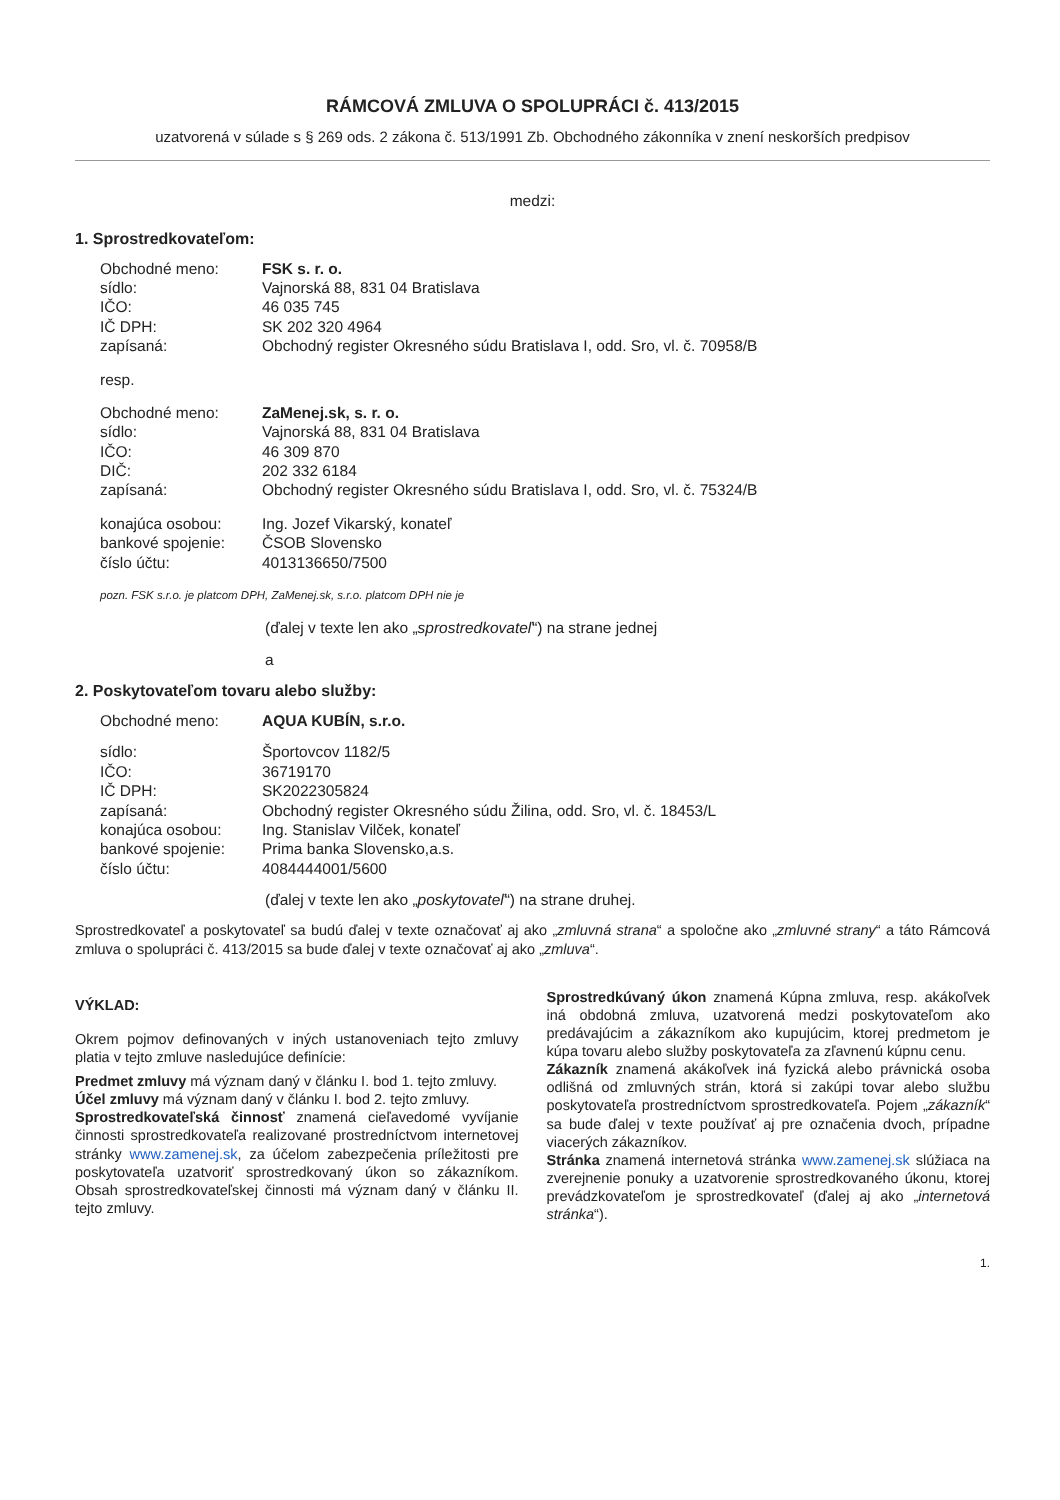RÁMCOVÁ ZMLUVA O SPOLUPRÁCI č. 413/2015
uzatvorená v súlade s § 269 ods. 2 zákona č. 513/1991 Zb. Obchodného zákonníka v znení neskorších predpisov
medzi:
1. Sprostredkovateľom:
| Obchodné meno: | FSK s. r. o. |
| sídlo: | Vajnorská 88, 831 04 Bratislava |
| IČO: | 46 035 745 |
| IČ DPH: | SK 202 320 4964 |
| zapísaná: | Obchodný register Okresného súdu Bratislava I, odd. Sro, vl. č. 70958/B |
| resp. | |
| Obchodné meno: | ZaMenej.sk, s. r. o. |
| sídlo: | Vajnorská 88, 831 04 Bratislava |
| IČO: | 46 309 870 |
| DIČ: | 202 332 6184 |
| zapísaná: | Obchodný register Okresného súdu Bratislava I, odd. Sro, vl. č. 75324/B |
| konajúca osobou: | Ing. Jozef Vikarský, konateľ |
| bankové spojenie: | ČSOB Slovensko |
| číslo účtu: | 4013136650/7500 |
pozn. FSK s.r.o. je platcom DPH, ZaMenej.sk, s.r.o. platcom DPH nie je
(ďalej v texte len ako „sprostredkovateľ“) na strane jednej
a
2. Poskytovateľom tovaru alebo služby:
| Obchodné meno: | AQUA KUBÍN, s.r.o. |
| sídlo: | Športovcov 1182/5 |
| IČO: | 36719170 |
| IČ DPH: | SK2022305824 |
| zapísaná: | Obchodný register Okresného súdu Žilina, odd. Sro, vl. č. 18453/L |
| konajúca osobou: | Ing. Stanislav Vilček, konateľ |
| bankové spojenie: | Prima banka Slovensko,a.s. |
| číslo účtu: | 4084444001/5600 |
(ďalej v texte len ako „poskytovateľ“) na strane druhej.
Sprostredkovateľ a poskytovateľ sa budú ďalej v texte označovať aj ako „zmluvná strana“ a spoločne ako „zmluvné strany“ a táto Rámcová zmluva o spolupráci č. 413/2015 sa bude ďalej v texte označovať aj ako „zmluva“.
VÝKLAD:
Okrem pojmov definovaných v iných ustanoveniach tejto zmluvy platia v tejto zmluve nasledujúce definície:
Predmet zmluvy má význam daný v článku I. bod 1. tejto zmluvy.
Účel zmluvy má význam daný v článku I. bod 2. tejto zmluvy.
Sprostredkovateľská činnosť znamená cieľavedomé vyvíjanie činnosti sprostredkovateľa realizované prostredníctvom internetovej stránky www.zamenej.sk, za účelom zabezpečenia príležitosti pre poskytovateľa uzatvoriť sprostredkovaný úkon so zákazníkom. Obsah sprostredkovateľskej činnosti má význam daný v článku II. tejto zmluvy.
Sprostredkúvaný úkon znamená Kúpna zmluva, resp. akákoľvek iná obdobná zmluva, uzatvorená medzi poskytovateľom ako predávajúcim a zákazníkom ako kupujúcim, ktorej predmetom je kúpa tovaru alebo služby poskytovateľa za zľavnenú kúpnu cenu.
Zákazník znamená akákoľvek iná fyzická alebo právnická osoba odlišná od zmluvných strán, ktorá si zakúpi tovar alebo službu poskytovateľa prostredníctvom sprostredkovateľa. Pojem „zákazník“ sa bude ďalej v texte používať aj pre označenia dvoch, prípadne viacerých zákazníkov.
Stránka znamená internetová stránka www.zamenej.sk slúžiaca na zverejnenie ponuky a uzatvorenie sprostredkovaného úkonu, ktorej prevádzkovateľom je sprostredkovateľ (ďalej aj ako „internetová stránka“).
1.